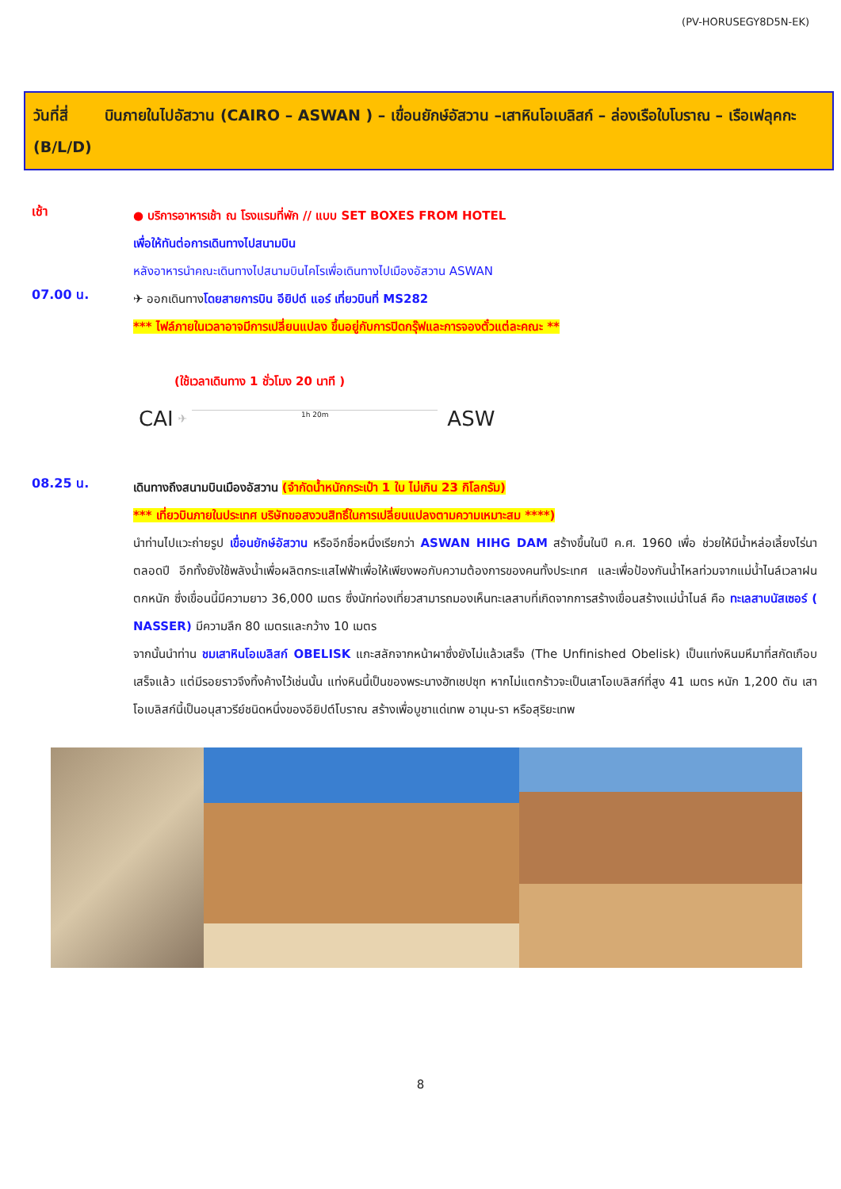(PV-HORUSEGY8D5N-EK)
วันที่สี่ บินภายในไปอัสวาน (CAIRO – ASWAN ) – เขื่อนยักษ์อัสวาน –เสาหินโอเบลิสก์ – ล่องเรือใบโบราณ – เรือเฟลุคกะ (B/L/D)
เช้า
● บริการอาหารเช้า ณ โรงแรมที่พัก // แบบ SET BOXES FROM HOTEL
เพื่อให้ทันต่อการเดินทางไปสนามบิน
หลังอาหารนำคณะเดินทางไปสนามบินไคโรเพื่อเดินทางไปเมืองอัสวาน ASWAN
07.00 น.
✈ ออกเดินทางโดยสายการบิน อียิปต์ แอร์ เที่ยวบินที่ MS282
*** ไฟล์ภายในเวลาอาจมีการเปลี่ยนแปลง ขึ้นอยู่กับการปิดกรุ๊ฟและการจองตั๋วแต่ละคณะ **
(ใช้เวลาเดินทาง 1 ชั่วโมง 20 นาที )
CAI ✈ 1h 20m ASW
08.25 น.
เดินทางถึงสนามบินเมืองอัสวาน (จำกัดน้ำหนักกระเป๋า 1 ใบ ไม่เกิน 23 กิโลกรัม)
*** เที่ยวบินภายในประเทศ บริษัทขอสงวนสิทธิ์ในการเปลี่ยนแปลงตามความเหมาะสม ****)
นำท่านไปแวะถ่ายรูป เขื่อนยักษ์อัสวาน หรืออีกชื่อหนึ่งเรียกว่า ASWAN HIHG DAM สร้างขึ้นในปี ค.ศ. 1960 เพื่อ ช่วยให้มีน้ำหล่อเลี้ยงไร่นาตลอดปี อีกทั้งยังใช้พลังน้ำเพื่อผลิตกระแสไฟฟ้าเพื่อให้เพียงพอกับความต้องการของคนทั้งประเทศ และเพื่อป้องกันน้ำไหลท่วมจากแม่น้ำไนล์เวลาฝนตกหนัก ซึ่งเขื่อนนี้มีความยาว 36,000 เมตร ซึ่งนักท่องเที่ยวสามารถมองเห็นทะเลสาบที่เกิดจากการสร้างเขื่อนสร้างแม่น้ำไนล์ คือ ทะเลสาบนัสเซอร์ ( NASSER) มีความลึก 80 เมตรและกว้าง 10 เมตร
จากนั้นนำท่าน ชมเสาหินโอเบลิสก์ OBELISK แกะสลักจากหน้าผาซึ่งยังไม่แล้วเสร็จ (The Unfinished Obelisk) เป็นแท่งหินมหึมาที่สกัดเกือบเสร็จแล้ว แต่มีรอยราวจึงทิ้งค้างไว้เช่นนั้น แท่งหินนี้เป็นของพระนางฮัทเชปซุท หากไม่แตกร้าวจะเป็นเสาโอเบลิสก์ที่สูง 41 เมตร หนัก 1,200 ตัน เสาโอเบลิสก์นี้เป็นอนุสาวรีย์ชนิดหนึ่งของอียิปต์โบราณ สร้างเพื่อบูชาแด่เทพ อามุน-รา หรือสุริยะเทพ
8